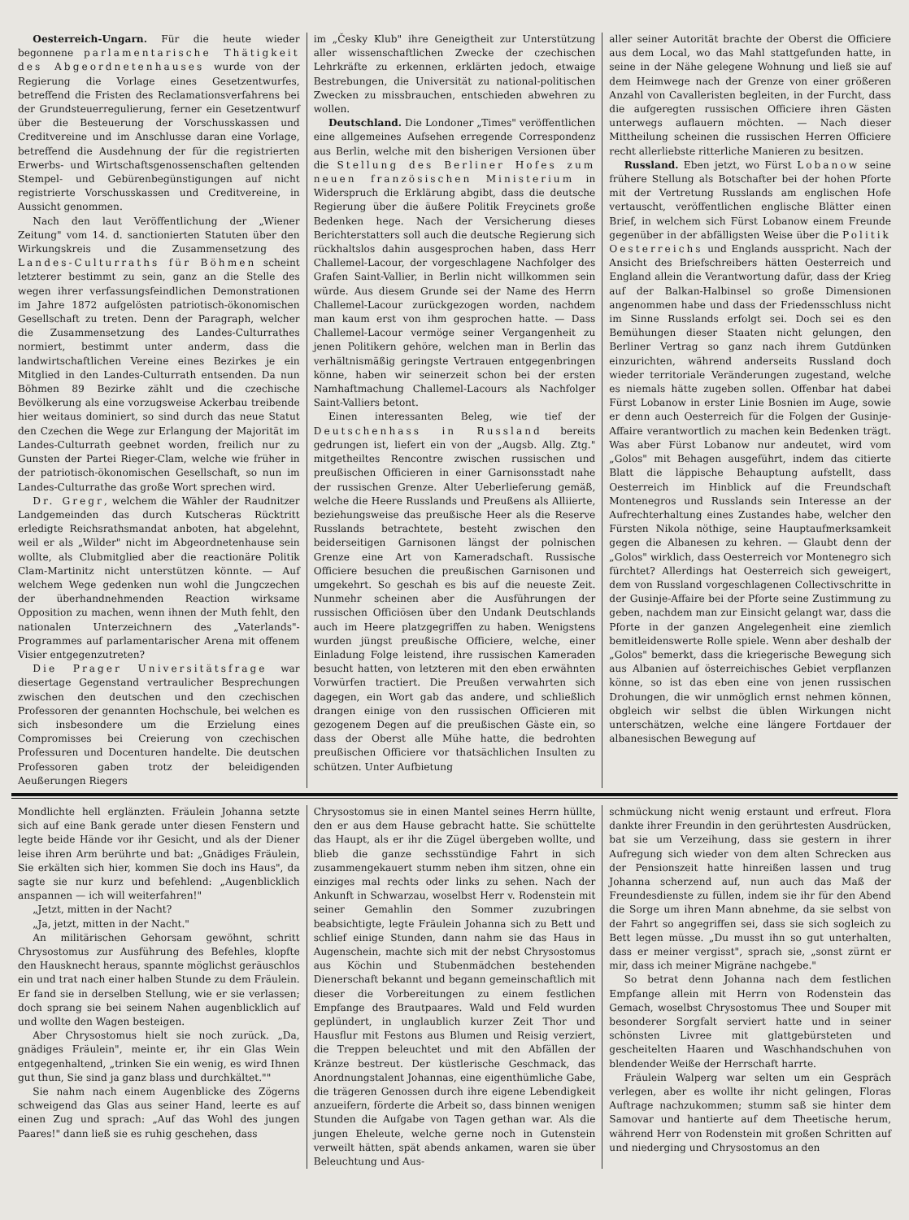Oesterreich-Ungarn. Für die heute wieder begonnene parlamentarische Thätigkeit des Abgeordnetenhauses wurde von der Regierung die Vorlage eines Gesetzentwurfes, betreffend die Fristen des Reclamationsverfahrens bei der Grundsteuerregulierung, ferner ein Gesetzentwurf über die Besteuerung der Vorschusskassen und Creditvereine und im Anschlusse daran eine Vorlage, betreffend die Ausdehnung der für die registrierten Erwerbs- und Wirtschaftsgenossenschaften geltenden Stempel- und Gebürenbegünstigungen auf nicht registrierte Vorschusskassen und Creditvereine, in Aussicht genommen.
Nach den laut Veröffentlichung der „Wiener Zeitung" vom 14. d. sanctionierten Statuten über den Wirkungskreis und die Zusammensetzung des Landes-Culturraths für Böhmen scheint letzterer bestimmt zu sein, ganz an die Stelle des wegen ihrer verfassungsfeindlichen Demonstrationen im Jahre 1872 aufgelösten patriotisch-ökonomischen Gesellschaft zu treten. Denn der Paragraph, welcher die Zusammensetzung des Landes-Culturrathes normiert, bestimmt unter anderm, dass die landwirtschaftlichen Vereine eines Bezirkes je ein Mitglied in den Landes-Culturrath entsenden. Da nun Böhmen 89 Bezirke zählt und die czechische Bevölkerung als eine vorzugsweise Ackerbau treibende hier weitaus dominiert, so sind durch das neue Statut den Czechen die Wege zur Erlangung der Majorität im Landes-Culturrath geebnet worden, freilich nur zu Gunsten der Partei Rieger-Clam, welche wie früher in der patriotisch-ökonomischen Gesellschaft, so nun im Landes-Culturrathe das große Wort sprechen wird.
Dr. Gregr, welchem die Wähler der Raudnitzer Landgemeinden das durch Kutscheras Rücktritt erledigte Reichsrathsmandat anboten, hat abgelehnt, weil er als „Wilder" nicht im Abgeordnetenhause sein wollte, als Clubmitglied aber die reactionäre Politik Clam-Martinitz nicht unterstützen könnte. — Auf welchem Wege gedenken nun wohl die Jungczechen der überhandnehmenden Reaction wirksame Opposition zu machen, wenn ihnen der Muth fehlt, den nationalen Unterzeichnern des „Vaterlands"-Programmes auf parlamentarischer Arena mit offenem Visier entgegenzutreten?
Die Prager Universitätsfrage war diesertage Gegenstand vertraulicher Besprechungen zwischen den deutschen und den czechischen Professoren der genannten Hochschule, bei welchen es sich insbesondere um die Erzielung eines Compromisses bei Creierung von czechischen Professuren und Docenturen handelte. Die deutschen Professoren gaben trotz der beleidigenden Aeußerungen Riegers
im „Česky Klub" ihre Geneigtheit zur Unterstützung aller wissenschaftlichen Zwecke der czechischen Lehrkräfte zu erkennen, erklärten jedoch, etwaige Bestrebungen, die Universität zu national-politischen Zwecken zu missbrauchen, entschieden abwehren zu wollen.
Deutschland. Die Londoner „Times" veröffentlichen eine allgemeines Aufsehen erregende Correspondenz aus Berlin, welche mit den bisherigen Versionen über die Stellung des Berliner Hofes zum neuen französischen Ministerium in Widerspruch die Erklärung abgibt, dass die deutsche Regierung über die äußere Politik Freycinets große Bedenken hege. Nach der Versicherung dieses Berichterstatters soll auch die deutsche Regierung sich rückhaltslos dahin ausgesprochen haben, dass Herr Challemel-Lacour, der vorgeschlagene Nachfolger des Grafen Saint-Vallier, in Berlin nicht willkommen sein würde. Aus diesem Grunde sei der Name des Herrn Challemel-Lacour zurückgezogen worden, nachdem man kaum erst von ihm gesprochen hatte. — Dass Challemel-Lacour vermöge seiner Vergangenheit zu jenen Politikern gehöre, welchen man in Berlin das verhältnismäßig geringste Vertrauen entgegenbringen könne, haben wir seinerzeit schon bei der ersten Namhaftmachung Challemel-Lacours als Nachfolger Saint-Valliers betont.
Einen interessanten Beleg, wie tief der Deutschenhass in Russland bereits gedrungen ist, liefert ein von der „Augsb. Allg. Ztg." mitgetheiltes Rencontre zwischen russischen und preußischen Officieren in einer Garnisonsstadt nahe der russischen Grenze. Alter Ueberlieferung gemäß, welche die Heere Russlands und Preußens als Alliierte, beziehungsweise das preußische Heer als die Reserve Russlands betrachtete, besteht zwischen den beiderseitigen Garnisonen längst der polnischen Grenze eine Art von Kameradschaft. Russische Officiere besuchen die preußischen Garnisonen und umgekehrt. So geschah es bis auf die neueste Zeit. Nunmehr scheinen aber die Ausführungen der russischen Officiösen über den Undank Deutschlands auch im Heere platzgegriffen zu haben. Wenigstens wurden jüngst preußische Officiere, welche, einer Einladung Folge leistend, ihre russischen Kameraden besucht hatten, von letzteren mit den eben erwähnten Vorwürfen tractiert. Die Preußen verwahrten sich dagegen, ein Wort gab das andere, und schließlich drangen einige von den russischen Officieren mit gezogenem Degen auf die preußischen Gäste ein, so dass der Oberst alle Mühe hatte, die bedrohten preußischen Officiere vor thatsächlichen Insulten zu schützen. Unter Aufbietung
aller seiner Autorität brachte der Oberst die Officiere aus dem Local, wo das Mahl stattgefunden hatte, in seine in der Nähe gelegene Wohnung und ließ sie auf dem Heimwege nach der Grenze von einer größeren Anzahl von Cavalleristen begleiten, in der Furcht, dass die aufgeregten russischen Officiere ihren Gästen unterwegs auflauern möchten. — Nach dieser Mittheilung scheinen die russischen Herren Officiere recht allerliebste ritterliche Manieren zu besitzen.
Russland. Eben jetzt, wo Fürst Lobanow seine frühere Stellung als Botschafter bei der hohen Pforte mit der Vertretung Russlands am englischen Hofe vertauscht, veröffentlichen englische Blätter einen Brief, in welchem sich Fürst Lobanow einem Freunde gegenüber in der abfälligsten Weise über die Politik Oesterreichs und Englands ausspricht. Nach der Ansicht des Briefschreibers hätten Oesterreich und England allein die Verantwortung dafür, dass der Krieg auf der Balkan-Halbinsel so große Dimensionen angenommen habe und dass der Friedensschluss nicht im Sinne Russlands erfolgt sei. Doch sei es den Bemühungen dieser Staaten nicht gelungen, den Berliner Vertrag so ganz nach ihrem Gutdünken einzurichten, während anderseits Russland doch wieder territoriale Veränderungen zugestand, welche es niemals hätte zugeben sollen. Offenbar hat dabei Fürst Lobanow in erster Linie Bosnien im Auge, sowie er denn auch Oesterreich für die Folgen der Gusinje-Affaire verantwortlich zu machen kein Bedenken trägt. Was aber Fürst Lobanow nur andeutet, wird vom „Golos" mit Behagen ausgeführt, indem das citierte Blatt die läppische Behauptung aufstellt, dass Oesterreich im Hinblick auf die Freundschaft Montenegros und Russlands sein Interesse an der Aufrechterhaltung eines Zustandes habe, welcher den Fürsten Nikola nöthige, seine Hauptaufmerksamkeit gegen die Albanesen zu kehren. — Glaubt denn der „Golos" wirklich, dass Oesterreich vor Montenegro sich fürchtet? Allerdings hat Oesterreich sich geweigert, dem von Russland vorgeschlagenen Collectivschritte in der Gusinje-Affaire bei der Pforte seine Zustimmung zu geben, nachdem man zur Einsicht gelangt war, dass die Pforte in der ganzen Angelegenheit eine ziemlich bemitleidenswerte Rolle spiele. Wenn aber deshalb der „Golos" bemerkt, dass die kriegerische Bewegung sich aus Albanien auf österreichisches Gebiet verpflanzen könne, so ist das eben eine von jenen russischen Drohungen, die wir unmöglich ernst nehmen können, obgleich wir selbst die üblen Wirkungen nicht unterschätzen, welche eine längere Fortdauer der albanesischen Bewegung auf
Mondlichte hell erglänzten. Fräulein Johanna setzte sich auf eine Bank gerade unter diesen Fenstern und legte beide Hände vor ihr Gesicht, und als der Diener leise ihren Arm berührte und bat: „Gnädiges Fräulein, Sie erkälten sich hier, kommen Sie doch ins Haus", da sagte sie nur kurz und befehlend: „Augenblicklich anspannen — ich will weiterfahren!"
„Jetzt, mitten in der Nacht?
„Ja, jetzt, mitten in der Nacht."
An militärischen Gehorsam gewöhnt, schritt Chrysostomus zur Ausführung des Befehles, klopfte den Hausknecht heraus, spannte möglichst geräuschlos ein und trat nach einer halben Stunde zu dem Fräulein. Er fand sie in derselben Stellung, wie er sie verlassen; doch sprang sie bei seinem Nahen augenblicklich auf und wollte den Wagen besteigen.
Aber Chrysostomus hielt sie noch zurück. „Da, gnädiges Fräulein", meinte er, ihr ein Glas Wein entgegenhaltend, „trinken Sie ein wenig, es wird Ihnen gut thun, Sie sind ja ganz blass und durchkältet.""
Sie nahm nach einem Augenblicke des Zögerns schweigend das Glas aus seiner Hand, leerte es auf einen Zug und sprach: „Auf das Wohl des jungen Paares!" dann ließ sie es ruhig geschehen, dass
Chrysostomus sie in einen Mantel seines Herrn hüllte, den er aus dem Hause gebracht hatte. Sie schüttelte das Haupt, als er ihr die Zügel übergeben wollte, und blieb die ganze sechsstündige Fahrt in sich zusammengekauert stumm neben ihm sitzen, ohne ein einziges mal rechts oder links zu sehen. Nach der Ankunft in Schwarzau, woselbst Herr v. Rodenstein mit seiner Gemahlin den Sommer zuzubringen beabsichtigte, legte Fräulein Johanna sich zu Bett und schlief einige Stunden, dann nahm sie das Haus in Augenschein, machte sich mit der nebst Chrysostomus aus Köchin und Stubenmädchen bestehenden Dienerschaft bekannt und begann gemeinschaftlich mit dieser die Vorbereitungen zu einem festlichen Empfange des Brautpaares. Wald und Feld wurden geplündert, in unglaublich kurzer Zeit Thor und Hausflur mit Festons aus Blumen und Reisig verziert, die Treppen beleuchtet und mit den Abfällen der Kränze bestreut. Der küstlerische Geschmack, das Anordnungstalent Johannas, eine eigenthümliche Gabe, die trägeren Genossen durch ihre eigene Lebendigkeit anzueifern, förderte die Arbeit so, dass binnen wenigen Stunden die Aufgabe von Tagen gethan war. Als die jungen Eheleute, welche gerne noch in Gutenstein verweilt hätten, spät abends ankamen, waren sie über Beleuchtung und Aus-
schmückung nicht wenig erstaunt und erfreut. Flora dankte ihrer Freundin in den gerührtesten Ausdrücken, bat sie um Verzeihung, dass sie gestern in ihrer Aufregung sich wieder von dem alten Schrecken aus der Pensionszeit hatte hinreißen lassen und trug Johanna scherzend auf, nun auch das Maß der Freundesdienste zu füllen, indem sie ihr für den Abend die Sorge um ihren Mann abnehme, da sie selbst von der Fahrt so angegriffen sei, dass sie sich sogleich zu Bett legen müsse. „Du musst ihn so gut unterhalten, dass er meiner vergisst", sprach sie, „sonst zürnt er mir, dass ich meiner Migräne nachgebe."
So betrat denn Johanna nach dem festlichen Empfange allein mit Herrn von Rodenstein das Gemach, woselbst Chrysostomus Thee und Souper mit besonderer Sorgfalt serviert hatte und in seiner schönsten Livree mit glattgebürsteten und gescheitelten Haaren und Waschhandschuhen von blendender Weiße der Herrschaft harrte.
Fräulein Walperg war selten um ein Gespräch verlegen, aber es wollte ihr nicht gelingen, Floras Auftrage nachzukommen; stumm saß sie hinter dem Samovar und hantierte auf dem Theetische herum, während Herr von Rodenstein mit großen Schritten auf und niederging und Chrysostomus an den